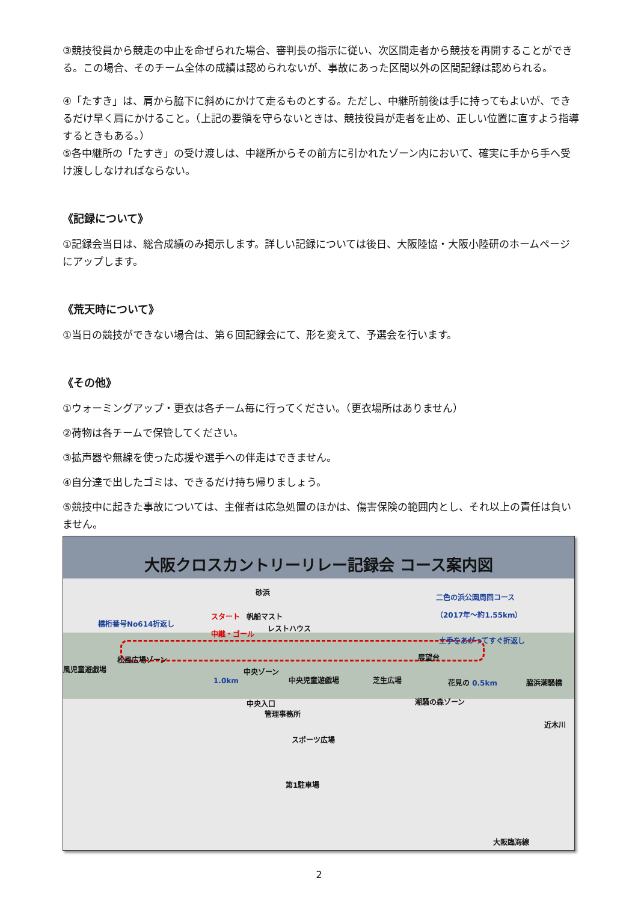③競技役員から競走の中止を命ぜられた場合、審判長の指示に従い、次区間走者から競技を再開することができる。この場合、そのチーム全体の成績は認められないが、事故にあった区間以外の区間記録は認められる。
④「たすき」は、肩から脇下に斜めにかけて走るものとする。ただし、中継所前後は手に持ってもよいが、できるだけ早く肩にかけること。（上記の要領を守らないときは、競技役員が走者を止め、正しい位置に直すよう指導するときもある。）
⑤各中継所の「たすき」の受け渡しは、中継所からその前方に引かれたゾーン内において、確実に手から手へ受け渡ししなければならない。
《記録について》
①記録会当日は、総合成績のみ掲示します。詳しい記録については後日、大阪陸協・大阪小陸研のホームページにアップします。
《荒天時について》
①当日の競技ができない場合は、第６回記録会にて、形を変えて、予選会を行います。
《その他》
①ウォーミングアップ・更衣は各チーム毎に行ってください。（更衣場所はありません）
②荷物は各チームで保管してください。
③拡声器や無線を使った応援や選手への伴走はできません。
④自分達で出したゴミは、できるだけ持ち帰りましょう。
⑤競技中に起きた事故については、主催者は応急処置のほかは、傷害保険の範囲内とし、それ以上の責任は負いません。
大阪クロスカントリーリレー記録会 コース案内図
砂浜
二色の浜公園周回コース
（2017年～約1.55km）
橋桁番号No614折返し
スタート
中継・ゴール
帆船マスト
レストハウス
土手をあがってすぐ折返し
松風広場ゾーン 展望台
風児童遊戯場 中央ゾーン
1.0km 中央児童遊戯場 芝生広場 花見の 0.5km 脇浜潮騒橋
中央入口
管理事務所
潮騒の森ゾーン
スポーツ広場
近木川
第1駐車場
大阪臨海線
2